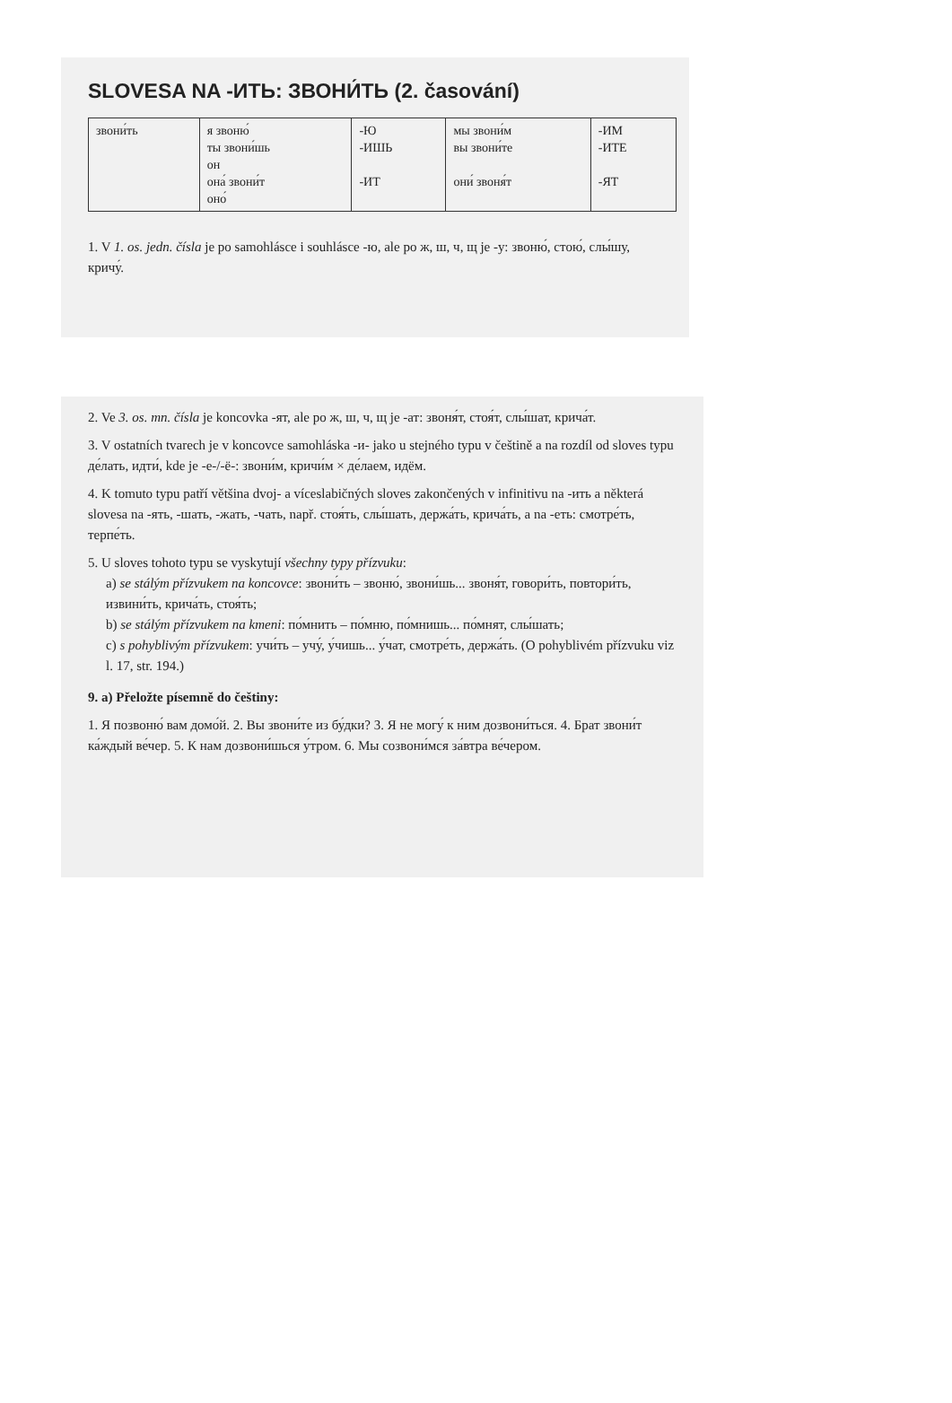SLOVESA NA -ИТЬ: ЗВОНИ́ТЬ (2. časování)
| звони́ть | я звоню́ ты звони́шь он она́ звони́т оно́ | -Ю -ИШЬ -ИТ | мы звони́м вы звони́те они́ звоня́т | -ИМ -ИТЕ -ЯТ |
1. V 1. os. jedn. čísla je po samohlásce i souhlásce -ю, ale po ж, ш, ч, щ je -у: звоню́, стою́, слы́шу, кричу́.
2. Ve 3. os. mn. čísla je koncovka -ят, ale po ж, ш, ч, щ je -ат: звоня́т, стоя́т, слы́шат, крича́т.
3. V ostatních tvarech je v koncovce samohláska -и- jako u stejného typu v češtině a na rozdíl od sloves typu де́лать, идти́, kde je -е-/-ё-: звони́м, кричи́м × де́лаем, идём.
4. K tomuto typu patří většina dvoj- a víceslabičných sloves zakončených v infinitivu na -ить a některá slovesa na -ять, -шать, -жать, -чать, např. стоя́ть, слы́шать, держа́ть, крича́ть, a na -еть: смотре́ть, терпе́ть.
5. U sloves tohoto typu se vyskytují všechny typy přízvuku:
a) se stálým přízvukem na koncovce: звони́ть – звоню́, звони́шь... звоня́т, говори́ть, повтори́ть, извини́ть, крича́ть, стоя́ть;
b) se stálým přízvukem na kmeni: по́мнить – по́мню, по́мнишь... по́мнят, слы́шать;
c) s pohyblivým přízvukem: учи́ть – учу́, у́чишь... у́чат, смотре́ть, держа́ть. (O pohyblivém přízvuku viz l. 17, str. 194.)
9. a) Přeložte písemně do češtiny:
1. Я позвоню́ вам домо́й. 2. Вы звони́те из бу́дки? 3. Я не могу́ к ним дозвони́ться. 4. Брат звони́т ка́ждый ве́чер. 5. К нам дозвони́шься у́тром. 6. Мы созвони́мся за́втра ве́чером.